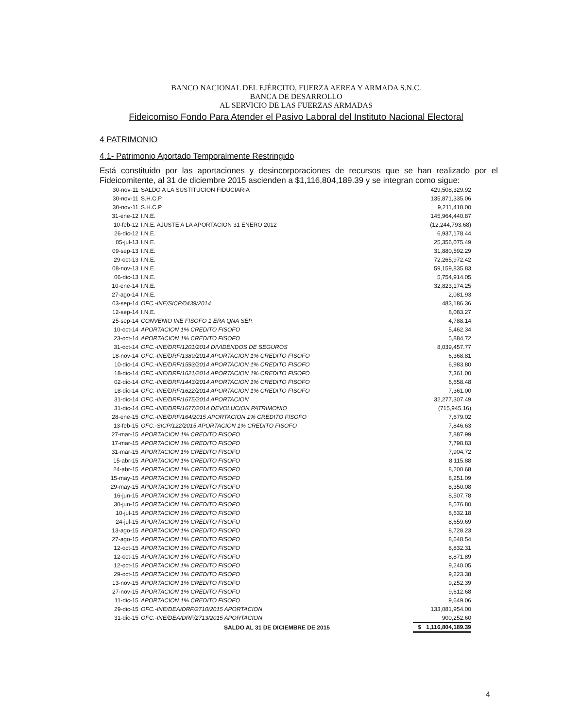BANCO NACIONAL DEL EJÉRCITO, FUERZA AEREA Y ARMADA S.N.C.
BANCA DE DESARROLLO
AL SERVICIO DE LAS FUERZAS ARMADAS
Fideicomiso Fondo Para Atender el Pasivo Laboral del Instituto Nacional Electoral
4 PATRIMONIO
4.1- Patrimonio Aportado Temporalmente Restringido
Está constituido por las aportaciones y desincorporaciones de recursos que se han realizado por el Fideicomitente, al 31 de diciembre 2015 ascienden a $1,116,804,189.39 y se integran como sigue:
| 30-nov-11 | SALDO A LA SUSTITUCION FIDUCIARIA | 429,508,329.92 |
| 30-nov-11 | S.H.C.P. | 135,871,335.06 |
| 30-nov-11 | S.H.C.P. | 9,211,418.00 |
| 31-ene-12 | I.N.E. | 145,964,440.87 |
| 10-feb-12 | I.N.E. AJUSTE A LA APORTACION 31 ENERO 2012 | (12,244,793.68) |
| 26-dic-12 | I.N.E. | 6,937,178.44 |
| 05-jul-13 | I.N.E. | 25,356,075.49 |
| 09-sep-13 | I.N.E. | 31,880,592.29 |
| 29-oct-13 | I.N.E. | 72,265,972.42 |
| 08-nov-13 | I.N.E. | 59,159,835.83 |
| 06-dic-13 | I.N.E. | 5,754,914.05 |
| 10-ene-14 | I.N.E. | 32,823,174.25 |
| 27-ago-14 | I.N.E. | 2,081.93 |
| 03-sep-14 | OFC.-INE/SICP/0439/2014 | 483,186.36 |
| 12-sep-14 | I.N.E. | 8,083.27 |
| 25-sep-14 | CONVENIO INE FISOFO 1 ERA QNA SEP. | 4,788.14 |
| 10-oct-14 | APORTACION 1% CREDITO FISOFO | 5,462.34 |
| 23-oct-14 | APORTACION 1% CREDITO FISOFO | 5,884.72 |
| 31-oct-14 | OFC.-INE/DRF/1201/2014 DIVIDENDOS DE SEGUROS | 8,039,457.77 |
| 18-nov-14 | OFC.-INE/DRF/1389/2014 APORTACION 1% CREDITO FISOFO | 6,368.81 |
| 10-dic-14 | OFC.-INE/DRF/1593/2014 APORTACION 1% CREDITO FISOFO | 6,983.80 |
| 18-dic-14 | OFC.-INE/DRF/1621/2014 APORTACION 1% CREDITO FISOFO | 7,361.00 |
| 02-dic-14 | OFC.-INE/DRF/1443/2014 APORTACION 1% CREDITO FISOFO | 6,658.48 |
| 18-dic-14 | OFC.-INE/DRF/1622/2014 APORTACION 1% CREDITO FISOFO | 7,361.00 |
| 31-dic-14 | OFC.-INE/DRF/1675/2014 APORTACION | 32,277,307.49 |
| 31-dic-14 | OFC.-INE/DRF/1677/2014 DEVOLUCION PATRIMONIO | (715,945.16) |
| 28-ene-15 | OFC.-INE/DRF/164/2015 APORTACION 1% CREDITO FISOFO | 7,679.02 |
| 13-feb-15 | OFC.-SICP/122/2015 APORTACION 1% CREDITO FISOFO | 7,846.63 |
| 27-mar-15 | APORTACION 1% CREDITO FISOFO | 7,887.99 |
| 17-mar-15 | APORTACION 1% CREDITO FISOFO | 7,798.83 |
| 31-mar-15 | APORTACION 1% CREDITO FISOFO | 7,904.72 |
| 15-abr-15 | APORTACION 1% CREDITO FISOFO | 8,115.88 |
| 24-abr-15 | APORTACION 1% CREDITO FISOFO | 8,200.68 |
| 15-may-15 | APORTACION 1% CREDITO FISOFO | 8,251.09 |
| 29-may-15 | APORTACION 1% CREDITO FISOFO | 8,350.08 |
| 16-jun-15 | APORTACION 1% CREDITO FISOFO | 8,507.78 |
| 30-jun-15 | APORTACION 1% CREDITO FISOFO | 8,576.80 |
| 10-jul-15 | APORTACION 1% CREDITO FISOFO | 8,632.18 |
| 24-jul-15 | APORTACION 1% CREDITO FISOFO | 8,659.69 |
| 13-ago-15 | APORTACION 1% CREDITO FISOFO | 8,728.23 |
| 27-ago-15 | APORTACION 1% CREDITO FISOFO | 8,648.54 |
| 12-oct-15 | APORTACION 1% CREDITO FISOFO | 8,832.31 |
| 12-oct-15 | APORTACION 1% CREDITO FISOFO | 8,871.89 |
| 12-oct-15 | APORTACION 1% CREDITO FISOFO | 9,240.05 |
| 29-oct-15 | APORTACION 1% CREDITO FISOFO | 9,223.38 |
| 13-nov-15 | APORTACION 1% CREDITO FISOFO | 9,252.39 |
| 27-nov-15 | APORTACION 1% CREDITO FISOFO | 9,612.68 |
| 11-dic-15 | APORTACION 1% CREDITO FISOFO | 9,649.06 |
| 29-dic-15 | OFC.-INE/DEA/DRF/2710/2015 APORTACION | 133,081,954.00 |
| 31-dic-15 | OFC.-INE/DEA/DRF/2713/2015 APORTACION | 900,252.60 |
| | SALDO AL 31 DE DICIEMBRE DE 2015 | $ 1,116,804,189.39 |
4